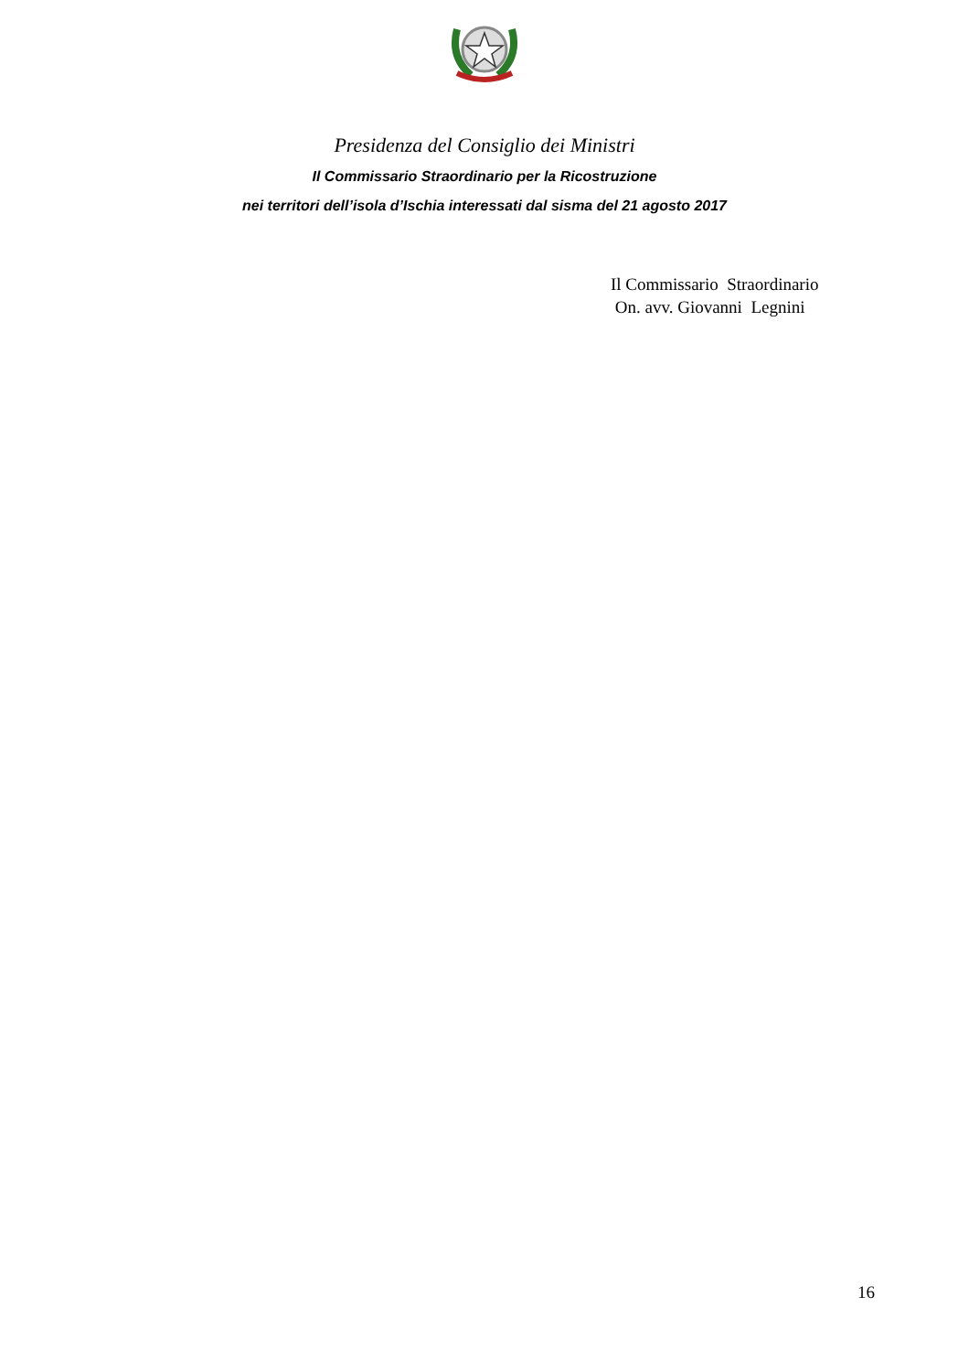Presidenza del Consiglio dei Ministri
Il Commissario Straordinario per la Ricostruzione
nei territori dell’isola d’Ischia interessati dal sisma del 21 agosto 2017
Il Commissario Straordinario
On. avv. Giovanni Legnini
16